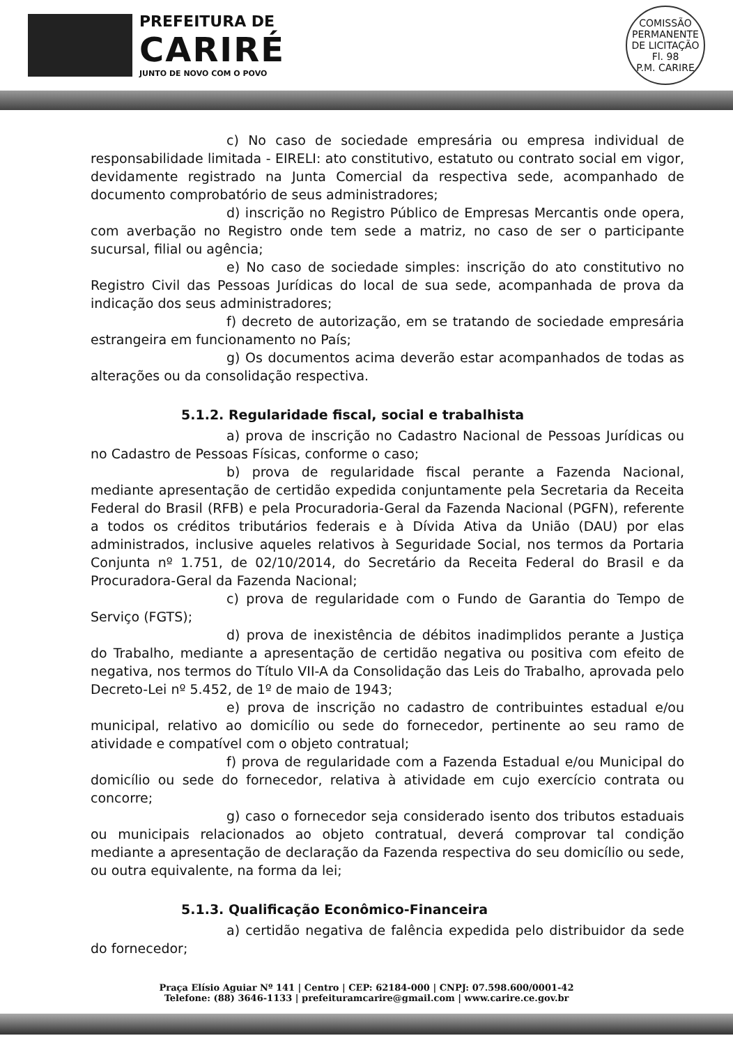PREFEITURA DE
CARIRÉ
JUNTO DE NOVO COM O POVO
COMISSÃO PERMANENTE DE LICITAÇÃO
Fl. 98
P.M. CARIRE
c) No caso de sociedade empresária ou empresa individual de responsabilidade limitada - EIRELI: ato constitutivo, estatuto ou contrato social em vigor, devidamente registrado na Junta Comercial da respectiva sede, acompanhado de documento comprobatório de seus administradores;
d) inscrição no Registro Público de Empresas Mercantis onde opera, com averbação no Registro onde tem sede a matriz, no caso de ser o participante sucursal, filial ou agência;
e) No caso de sociedade simples: inscrição do ato constitutivo no Registro Civil das Pessoas Jurídicas do local de sua sede, acompanhada de prova da indicação dos seus administradores;
f) decreto de autorização, em se tratando de sociedade empresária estrangeira em funcionamento no País;
g) Os documentos acima deverão estar acompanhados de todas as alterações ou da consolidação respectiva.
5.1.2. Regularidade fiscal, social e trabalhista
a) prova de inscrição no Cadastro Nacional de Pessoas Jurídicas ou no Cadastro de Pessoas Físicas, conforme o caso;
b) prova de regularidade fiscal perante a Fazenda Nacional, mediante apresentação de certidão expedida conjuntamente pela Secretaria da Receita Federal do Brasil (RFB) e pela Procuradoria-Geral da Fazenda Nacional (PGFN), referente a todos os créditos tributários federais e à Dívida Ativa da União (DAU) por elas administrados, inclusive aqueles relativos à Seguridade Social, nos termos da Portaria Conjunta nº 1.751, de 02/10/2014, do Secretário da Receita Federal do Brasil e da Procuradora-Geral da Fazenda Nacional;
c) prova de regularidade com o Fundo de Garantia do Tempo de Serviço (FGTS);
d) prova de inexistência de débitos inadimplidos perante a Justiça do Trabalho, mediante a apresentação de certidão negativa ou positiva com efeito de negativa, nos termos do Título VII-A da Consolidação das Leis do Trabalho, aprovada pelo Decreto-Lei nº 5.452, de 1º de maio de 1943;
e) prova de inscrição no cadastro de contribuintes estadual e/ou municipal, relativo ao domicílio ou sede do fornecedor, pertinente ao seu ramo de atividade e compatível com o objeto contratual;
f) prova de regularidade com a Fazenda Estadual e/ou Municipal do domicílio ou sede do fornecedor, relativa à atividade em cujo exercício contrata ou concorre;
g) caso o fornecedor seja considerado isento dos tributos estaduais ou municipais relacionados ao objeto contratual, deverá comprovar tal condição mediante a apresentação de declaração da Fazenda respectiva do seu domicílio ou sede, ou outra equivalente, na forma da lei;
5.1.3. Qualificação Econômico-Financeira
a) certidão negativa de falência expedida pelo distribuidor da sede do fornecedor;
Praça Elísio Aguiar Nº 141 | Centro | CEP: 62184-000 | CNPJ: 07.598.600/0001-42
Telefone: (88) 3646-1133 | prefeituramcarire@gmail.com | www.carire.ce.gov.br